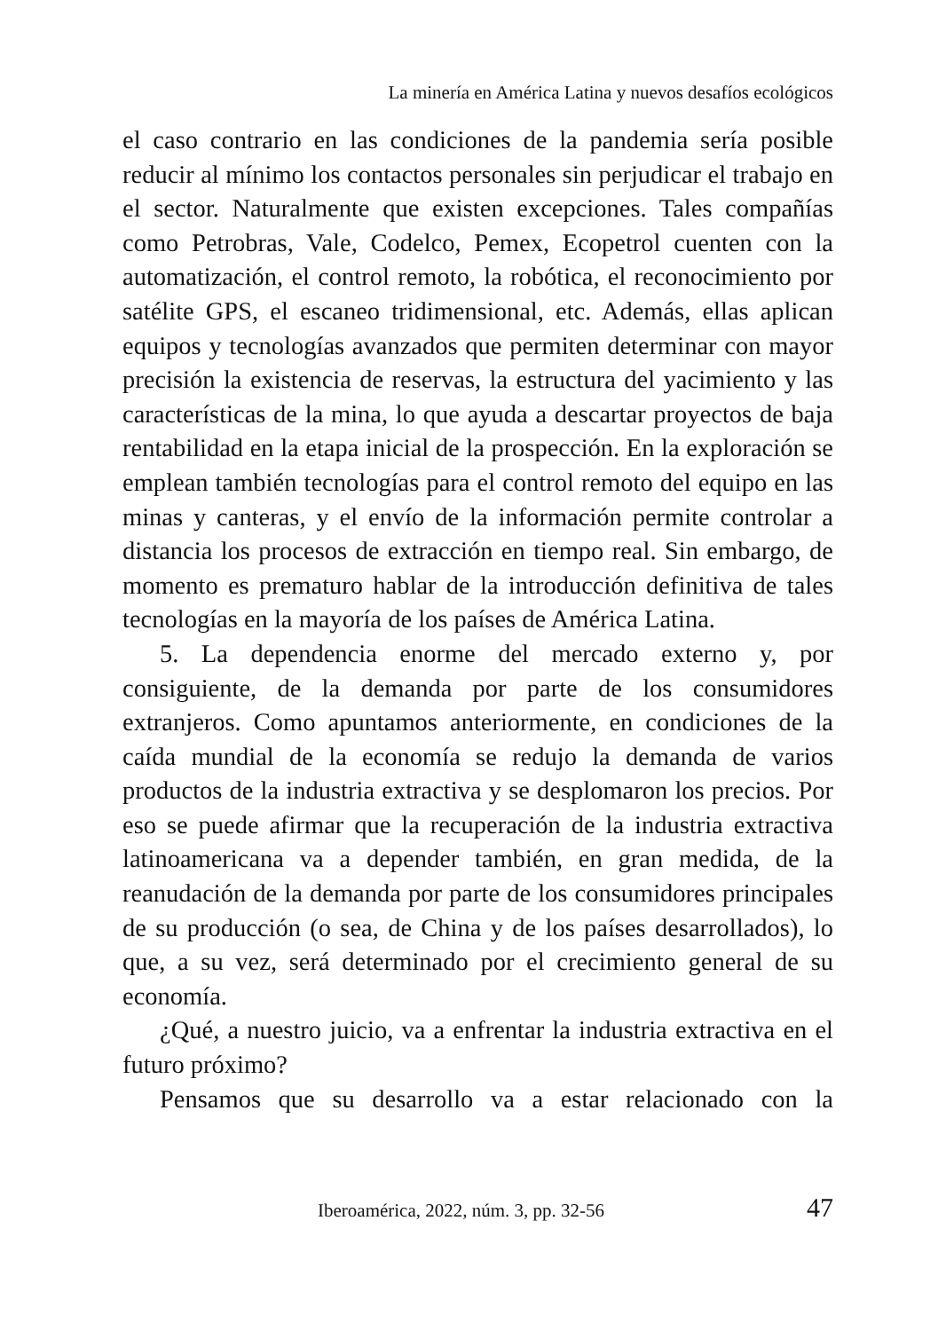La minería en América Latina y nuevos desafíos ecológicos
el caso contrario en las condiciones de la pandemia sería posible reducir al mínimo los contactos personales sin perjudicar el trabajo en el sector. Naturalmente que existen excepciones. Tales compañías como Petrobras, Vale, Codelco, Pemex, Ecopetrol cuenten con la automatización, el control remoto, la robótica, el reconocimiento por satélite GPS, el escaneo tridimensional, etc. Además, ellas aplican equipos y tecnologías avanzados que permiten determinar con mayor precisión la existencia de reservas, la estructura del yacimiento y las características de la mina, lo que ayuda a descartar proyectos de baja rentabilidad en la etapa inicial de la prospección. En la exploración se emplean también tecnologías para el control remoto del equipo en las minas y canteras, y el envío de la información permite controlar a distancia los procesos de extracción en tiempo real. Sin embargo, de momento es prematuro hablar de la introducción definitiva de tales tecnologías en la mayoría de los países de América Latina.
5. La dependencia enorme del mercado externo y, por consiguiente, de la demanda por parte de los consumidores extranjeros. Como apuntamos anteriormente, en condiciones de la caída mundial de la economía se redujo la demanda de varios productos de la industria extractiva y se desplomaron los precios. Por eso se puede afirmar que la recuperación de la industria extractiva latinoamericana va a depender también, en gran medida, de la reanudación de la demanda por parte de los consumidores principales de su producción (o sea, de China y de los países desarrollados), lo que, a su vez, será determinado por el crecimiento general de su economía.
¿Qué, a nuestro juicio, va a enfrentar la industria extractiva en el futuro próximo?
Pensamos que su desarrollo va a estar relacionado con la
Iberoamérica, 2022, núm. 3, pp. 32-56 47